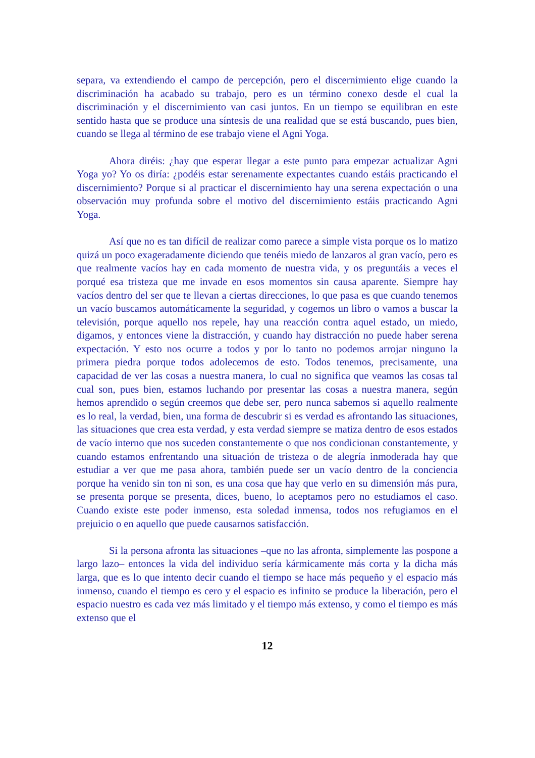separa, va extendiendo el campo de percepción, pero el discernimiento elige cuando la discriminación ha acabado su trabajo, pero es un término conexo desde el cual la discriminación y el discernimiento van casi juntos. En un tiempo se equilibran en este sentido hasta que se produce una síntesis de una realidad que se está buscando, pues bien, cuando se llega al término de ese trabajo viene el Agni Yoga.
Ahora diréis: ¿hay que esperar llegar a este punto para empezar actualizar Agni Yoga yo? Yo os diría: ¿podéis estar serenamente expectantes cuando estáis practicando el discernimiento? Porque si al practicar el discernimiento hay una serena expectación o una observación muy profunda sobre el motivo del discernimiento estáis practicando Agni Yoga.
Así que no es tan difícil de realizar como parece a simple vista porque os lo matizo quizá un poco exageradamente diciendo que tenéis miedo de lanzaros al gran vacío, pero es que realmente vacíos hay en cada momento de nuestra vida, y os preguntáis a veces el porqué esa tristeza que me invade en esos momentos sin causa aparente. Siempre hay vacíos dentro del ser que te llevan a ciertas direcciones, lo que pasa es que cuando tenemos un vacío buscamos automáticamente la seguridad, y cogemos un libro o vamos a buscar la televisión, porque aquello nos repele, hay una reacción contra aquel estado, un miedo, digamos, y entonces viene la distracción, y cuando hay distracción no puede haber serena expectación. Y esto nos ocurre a todos y por lo tanto no podemos arrojar ninguno la primera piedra porque todos adolecemos de esto. Todos tenemos, precisamente, una capacidad de ver las cosas a nuestra manera, lo cual no significa que veamos las cosas tal cual son, pues bien, estamos luchando por presentar las cosas a nuestra manera, según hemos aprendido o según creemos que debe ser, pero nunca sabemos si aquello realmente es lo real, la verdad, bien, una forma de descubrir si es verdad es afrontando las situaciones, las situaciones que crea esta verdad, y esta verdad siempre se matiza dentro de esos estados de vacío interno que nos suceden constantemente o que nos condicionan constantemente, y cuando estamos enfrentando una situación de tristeza o de alegría inmoderada hay que estudiar a ver que me pasa ahora, también puede ser un vacío dentro de la conciencia porque ha venido sin ton ni son, es una cosa que hay que verlo en su dimensión más pura, se presenta porque se presenta, dices, bueno, lo aceptamos pero no estudiamos el caso. Cuando existe este poder inmenso, esta soledad inmensa, todos nos refugiamos en el prejuicio o en aquello que puede causarnos satisfacción.
Si la persona afronta las situaciones –que no las afronta, simplemente las pospone a largo lazo– entonces la vida del individuo sería kármicamente más corta y la dicha más larga, que es lo que intento decir cuando el tiempo se hace más pequeño y el espacio más inmenso, cuando el tiempo es cero y el espacio es infinito se produce la liberación, pero el espacio nuestro es cada vez más limitado y el tiempo más extenso, y como el tiempo es más extenso que el
12